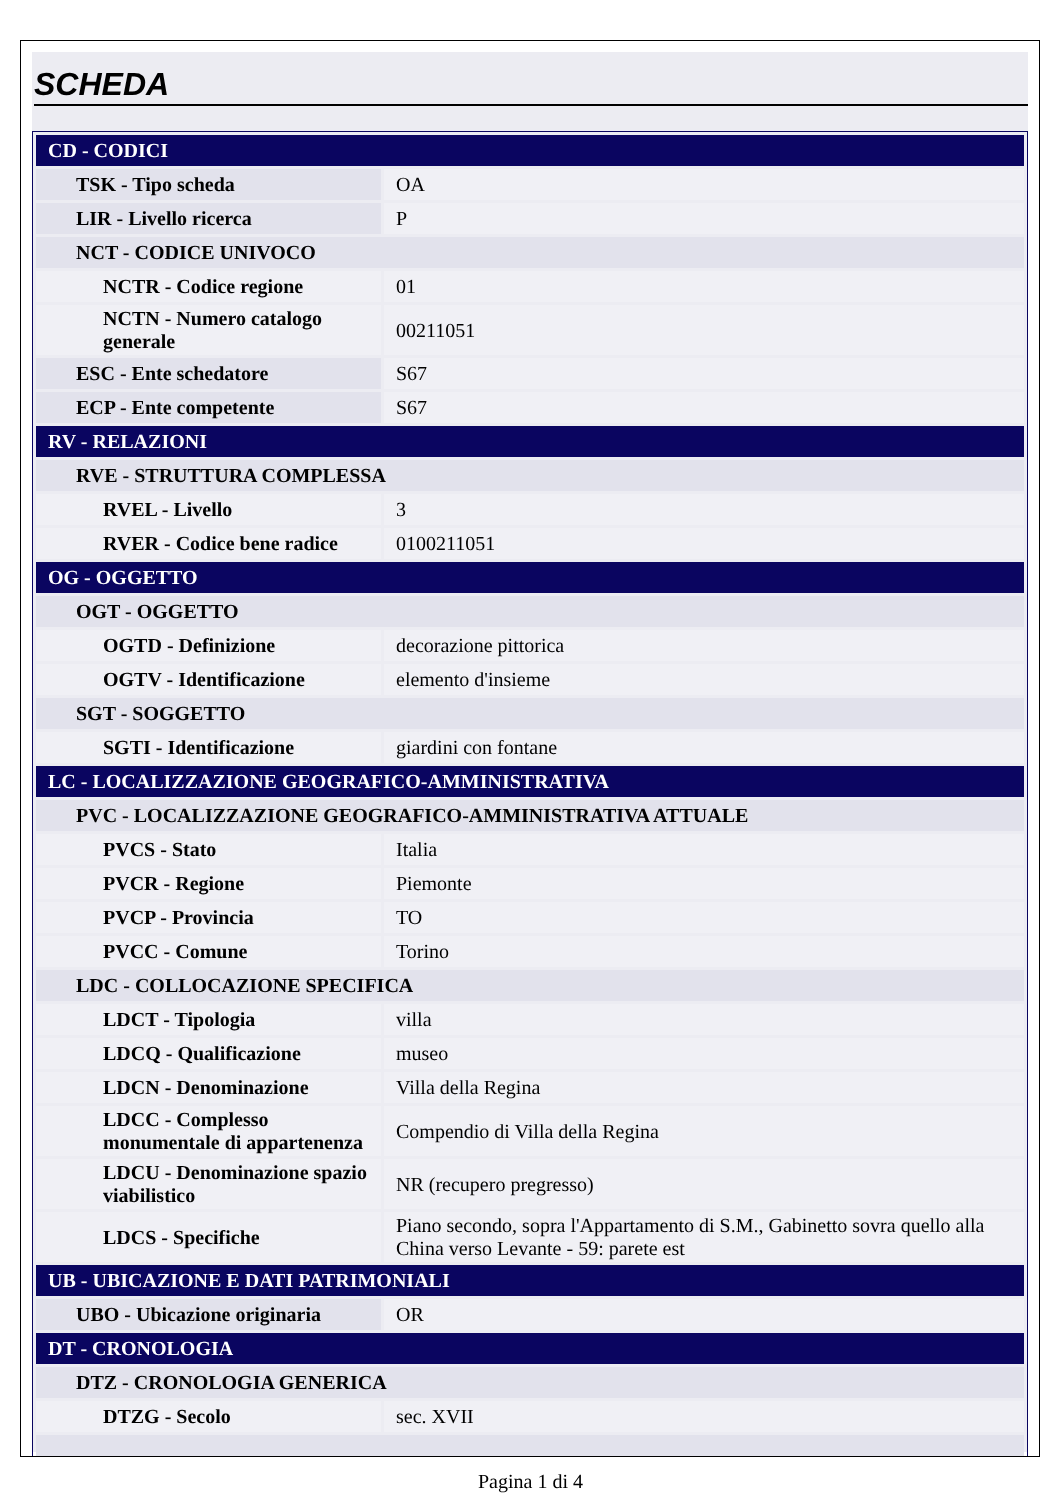SCHEDA
| CD - CODICI | |
| TSK - Tipo scheda | OA |
| LIR - Livello ricerca | P |
| NCT - CODICE UNIVOCO | |
| NCTR - Codice regione | 01 |
| NCTN - Numero catalogo generale | 00211051 |
| ESC - Ente schedatore | S67 |
| ECP - Ente competente | S67 |
| RV - RELAZIONI | |
| RVE - STRUTTURA COMPLESSA | |
| RVEL - Livello | 3 |
| RVER - Codice bene radice | 0100211051 |
| OG - OGGETTO | |
| OGT - OGGETTO | |
| OGTD - Definizione | decorazione pittorica |
| OGTV - Identificazione | elemento d'insieme |
| SGT - SOGGETTO | |
| SGTI - Identificazione | giardini con fontane |
| LC - LOCALIZZAZIONE GEOGRAFICO-AMMINISTRATIVA | |
| PVC - LOCALIZZAZIONE GEOGRAFICO-AMMINISTRATIVA ATTUALE | |
| PVCS - Stato | Italia |
| PVCR - Regione | Piemonte |
| PVCP - Provincia | TO |
| PVCC - Comune | Torino |
| LDC - COLLOCAZIONE SPECIFICA | |
| LDCT - Tipologia | villa |
| LDCQ - Qualificazione | museo |
| LDCN - Denominazione | Villa della Regina |
| LDCC - Complesso monumentale di appartenenza | Compendio di Villa della Regina |
| LDCU - Denominazione spazio viabilistico | NR (recupero pregresso) |
| LDCS - Specifiche | Piano secondo, sopra l'Appartamento di S.M., Gabinetto sovra quello alla China verso Levante - 59: parete est |
| UB - UBICAZIONE E DATI PATRIMONIALI | |
| UBO - Ubicazione originaria | OR |
| DT - CRONOLOGIA | |
| DTZ - CRONOLOGIA GENERICA | |
| DTZG - Secolo | sec. XVII |
Pagina 1 di 4